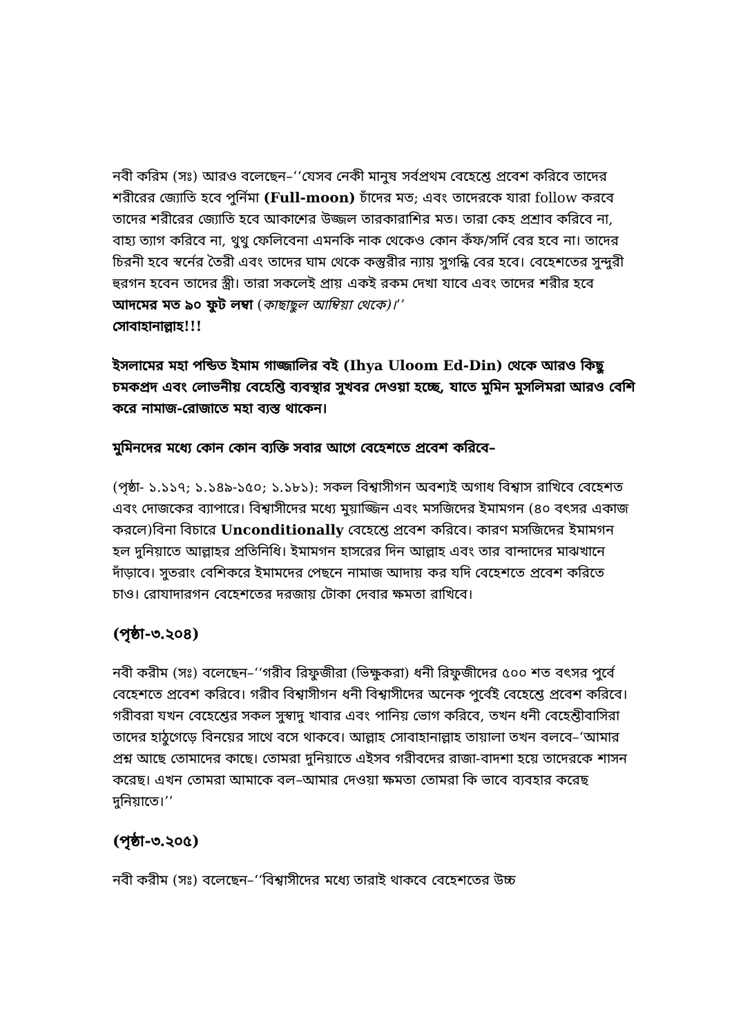নবী করিম (সঃ) আরও বলেছেন–‘‘যেসব নেকী মানুষ সর্বপ্রথম বেহেশ্তে প্রবেশ করিবে তাদের শরীরের জ্যোতি হবে পুর্নিমা (Full-moon) চাঁদের মত; এবং তাদেরকে যারা follow করবে তাদের শরীরের জ্যোতি হবে আকাশের উজ্জল তারকারাশির মত। তারা কেহ প্রশ্রাব করিবে না, বাহ্য ত্যাগ করিবে না, থুথু ফেলিবেনা এমনকি নাক থেকেও কোন কঁফ/সর্দি বের হবে না। তাদের চিরনী হবে স্বর্নের তৈরী এবং তাদের ঘাম থেকে কস্তুরীর ন্যায় সুগন্ধি বের হবে। বেহেশতের সুন্দুরী হুরগন হবেন তাদের স্ত্রী। তারা সকলেই প্রায় একই রকম দেখা যাবে এবং তাদের শরীর হবে আদমের মত ৯০ ফুট লম্বা (কাছাছুল আম্বিয়া থেকে)।’’
সোবাহানাল্লাহ!!!
ইসলামের মহা পন্ডিত ইমাম গাজ্জালির বই (Ihya Uloom Ed-Din) থেকে আরও কিছু চমকপ্রদ এবং লোভনীয় বেহেশ্তি ব্যবস্থার সুখবর দেওয়া হচ্ছে, যাতে মুমিন মুসলিমরা আরও বেশি করে নামাজ-রোজাতে মহা ব্যস্ত থাকেন।
মুমিনদের মধ্যে কোন কোন ব্যক্তি সবার আগে বেহেশতে প্রবেশ করিবে–
(পৃষ্ঠা- ১.১১৭; ১.১৪৯-১৫০; ১.১৮১): সকল বিশ্বাসীগন অবশ্যই অগাধ বিশ্বাস রাখিবে বেহেশত এবং দোজকের ব্যাপারে। বিশ্বাসীদের মধ্যে মুয়াজ্জিন এবং মসজিদের ইমামগন (৪০ বৎসর একাজ করলে)বিনা বিচারে Unconditionally বেহেশ্তে প্রবেশ করিবে। কারণ মসজিদের ইমামগন হল দুনিয়াতে আল্লাহর প্রতিনিধি। ইমামগন হাসরের দিন আল্লাহ এবং তার বান্দাদের মাঝখানে দাঁড়াবে। সুতরাং বেশিকরে ইমামদের পেছনে নামাজ আদায় কর যদি বেহেশতে প্রবেশ করিতে চাও। রোযাদারগন বেহেশতের দরজায় টোকা দেবার ক্ষমতা রাখিবে।
(পৃষ্ঠা-৩.২০৪)
নবী করীম (সঃ) বলেছেন–‘‘গরীব রিফুজীরা (ভিক্ষুকরা) ধনী রিফুজীদের ৫০০ শত বৎসর পুর্বে বেহেশতে প্রবেশ করিবে। গরীব বিশ্বাসীগন ধনী বিশ্বাসীদের অনেক পুর্বেই বেহেশ্তে প্রবেশ করিবে। গরীবরা যখন বেহেশ্তের সকল সুস্বাদু খাবার এবং পানিয় ভোগ করিবে, তখন ধনী বেহেশ্তীবাসিরা তাদের হাঠুগেড়ে বিনয়ের সাথে বসে থাকবে। আল্লাহ সোবাহানাল্লাহ তায়ালা তখন বলবে–‘আমার প্রশ্ন আছে তোমাদের কাছে। তোমরা দুনিয়াতে এইসব গরীবদের রাজা-বাদশা হয়ে তাদেরকে শাসন করেছ। এখন তোমরা আমাকে বল–আমার দেওয়া ক্ষমতা তোমরা কি ভাবে ব্যবহার করেছ দুনিয়াতে।’’
(পৃষ্ঠা-৩.২০৫)
নবী করীম (সঃ) বলেছেন–‘‘বিশ্বাসীদের মধ্যে তারাই থাকবে বেহেশতের উচ্চ